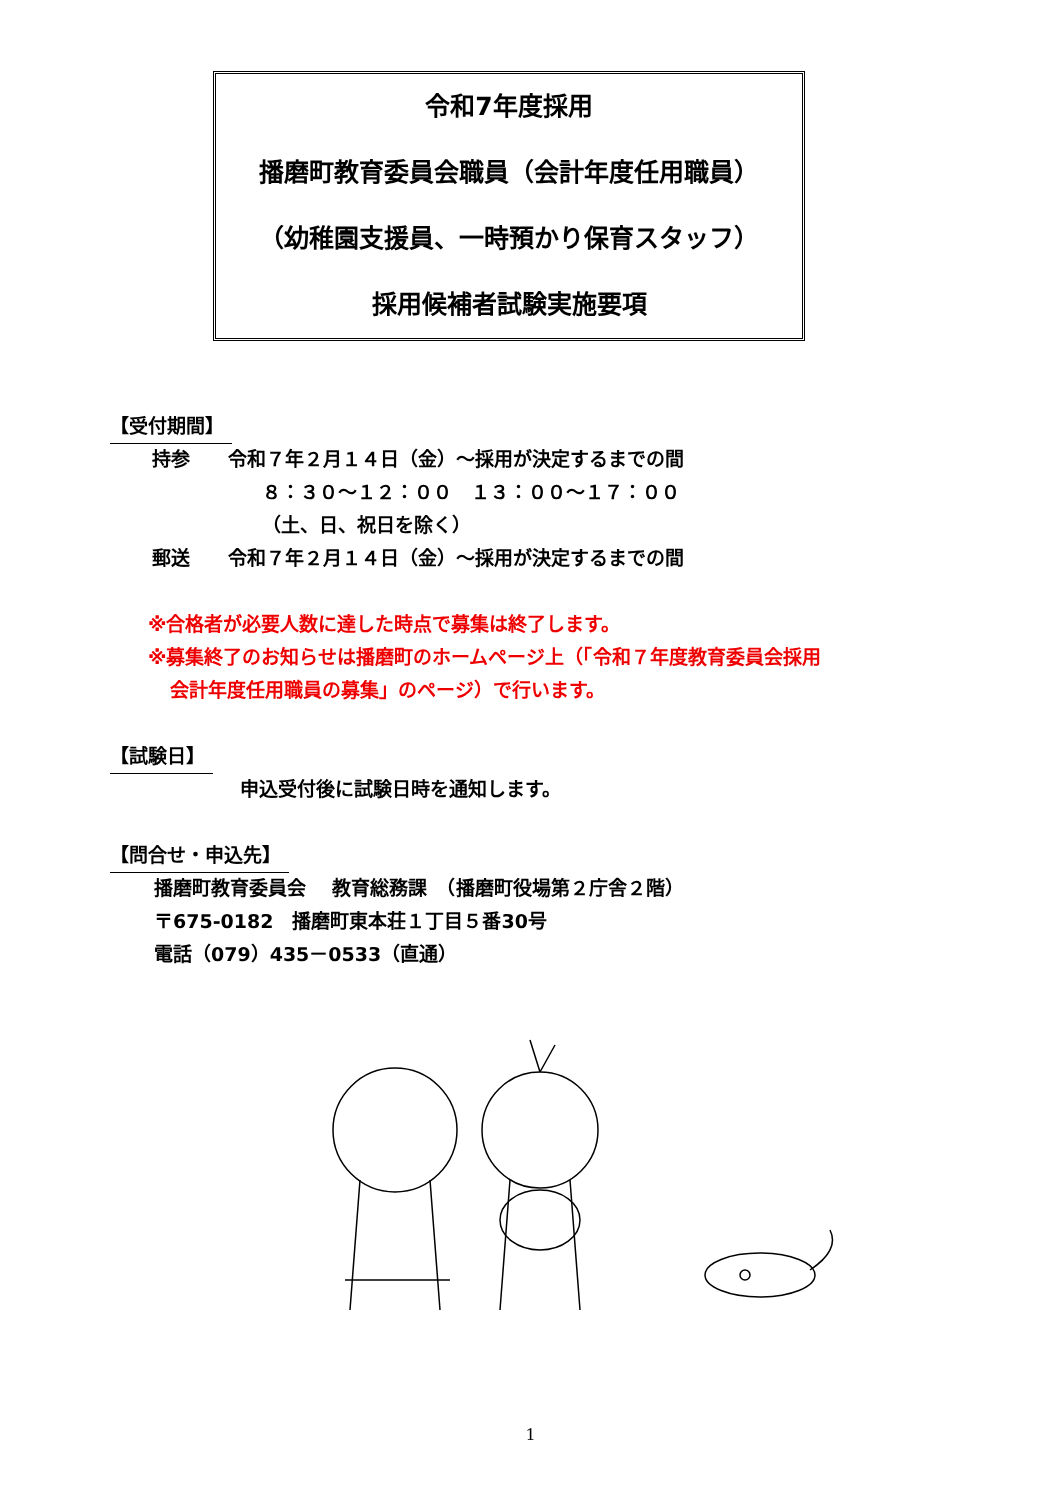令和7年度採用
播磨町教育委員会職員（会計年度任用職員）
（幼稚園支援員、一時預かり保育スタッフ）
採用候補者試験実施要項
【受付期間】
持参　　令和７年２月１４日（金）～採用が決定するまでの間
８：３０～１２：００　１３：００～１７：００
（土、日、祝日を除く）
郵送　　令和７年２月１４日（金）～採用が決定するまでの間
※合格者が必要人数に達した時点で募集は終了します。
※募集終了のお知らせは播磨町のホームページ上（「令和７年度教育委員会採用
会計年度任用職員の募集」のページ）で行います。
【試験日】
申込受付後に試験日時を通知します。
【問合せ・申込先】
播磨町教育委員会　 教育総務課　（播磨町役場第２庁舎２階）
〒675-0182　播磨町東本荘１丁目５番30号
電話（079）435－0533（直通）
1